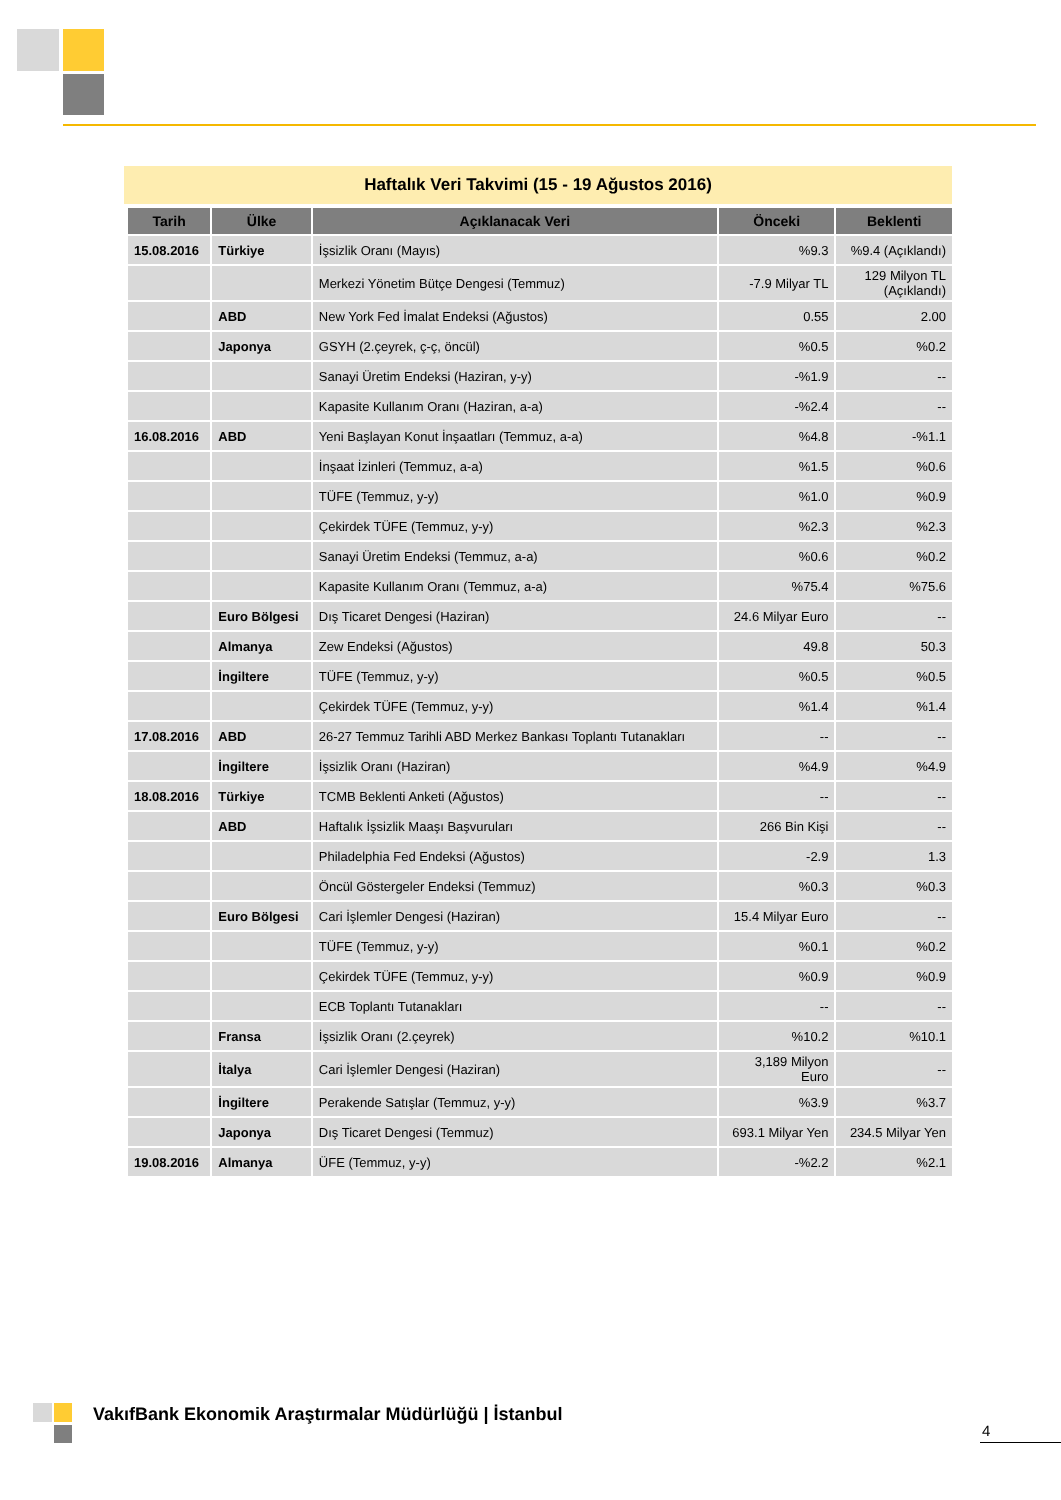Haftalık Veri Takvimi (15 - 19 Ağustos 2016)
| Tarih | Ülke | Açıklanacak Veri | Önceki | Beklenti |
| --- | --- | --- | --- | --- |
| 15.08.2016 | Türkiye | İşsizlik Oranı (Mayıs) | %9.3 | %9.4 (Açıklandı) |
| | | Merkezi Yönetim Bütçe Dengesi (Temmuz) | -7.9 Milyar TL | 129 Milyon TL (Açıklandı) |
| | ABD | New York Fed İmalat Endeksi (Ağustos) | 0.55 | 2.00 |
| | Japonya | GSYH (2.çeyrek, ç-ç, öncül) | %0.5 | %0.2 |
| | | Sanayi Üretim Endeksi (Haziran, y-y) | -%1.9 | -- |
| | | Kapasite Kullanım Oranı (Haziran, a-a) | -%2.4 | -- |
| 16.08.2016 | ABD | Yeni Başlayan Konut İnşaatları (Temmuz, a-a) | %4.8 | -%1.1 |
| | | İnşaat İzinleri (Temmuz, a-a) | %1.5 | %0.6 |
| | | TÜFE (Temmuz, y-y) | %1.0 | %0.9 |
| | | Çekirdek TÜFE (Temmuz, y-y) | %2.3 | %2.3 |
| | | Sanayi Üretim Endeksi (Temmuz, a-a) | %0.6 | %0.2 |
| | | Kapasite Kullanım Oranı (Temmuz, a-a) | %75.4 | %75.6 |
| | Euro Bölgesi | Dış Ticaret Dengesi (Haziran) | 24.6 Milyar Euro | -- |
| | Almanya | Zew Endeksi (Ağustos) | 49.8 | 50.3 |
| | İngiltere | TÜFE (Temmuz, y-y) | %0.5 | %0.5 |
| | | Çekirdek TÜFE (Temmuz, y-y) | %1.4 | %1.4 |
| 17.08.2016 | ABD | 26-27 Temmuz Tarihli ABD Merkez Bankası Toplantı Tutanakları | -- | -- |
| | İngiltere | İşsizlik Oranı (Haziran) | %4.9 | %4.9 |
| 18.08.2016 | Türkiye | TCMB Beklenti Anketi (Ağustos) | -- | -- |
| | ABD | Haftalık İşsizlik Maaşı Başvuruları | 266 Bin Kişi | -- |
| | | Philadelphia Fed Endeksi (Ağustos) | -2.9 | 1.3 |
| | | Öncül Göstergeler Endeksi (Temmuz) | %0.3 | %0.3 |
| | Euro Bölgesi | Cari İşlemler Dengesi (Haziran) | 15.4 Milyar Euro | -- |
| | | TÜFE (Temmuz, y-y) | %0.1 | %0.2 |
| | | Çekirdek TÜFE (Temmuz, y-y) | %0.9 | %0.9 |
| | | ECB Toplantı Tutanakları | -- | -- |
| | Fransa | İşsizlik Oranı (2.çeyrek) | %10.2 | %10.1 |
| | İtalya | Cari İşlemler Dengesi (Haziran) | 3,189 Milyon Euro | -- |
| | İngiltere | Perakende Satışlar (Temmuz, y-y) | %3.9 | %3.7 |
| | Japonya | Dış Ticaret Dengesi (Temmuz) | 693.1 Milyar Yen | 234.5 Milyar Yen |
| 19.08.2016 | Almanya | ÜFE (Temmuz, y-y) | -%2.2 | %2.1 |
VakıfBank Ekonomik Araştırmalar Müdürlüğü | İstanbul
4